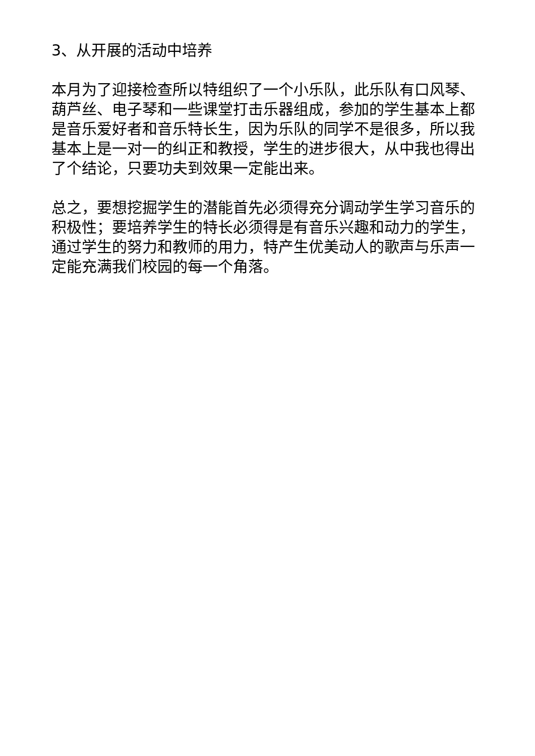3、从开展的活动中培养
本月为了迎接检查所以特组织了一个小乐队，此乐队有口风琴、葫芦丝、电子琴和一些课堂打击乐器组成，参加的学生基本上都是音乐爱好者和音乐特长生，因为乐队的同学不是很多，所以我基本上是一对一的纠正和教授，学生的进步很大，从中我也得出了个结论，只要功夫到效果一定能出来。
总之，要想挖掘学生的潜能首先必须得充分调动学生学习音乐的积极性；要培养学生的特长必须得是有音乐兴趣和动力的学生，通过学生的努力和教师的用力，特产生优美动人的歌声与乐声一定能充满我们校园的每一个角落。